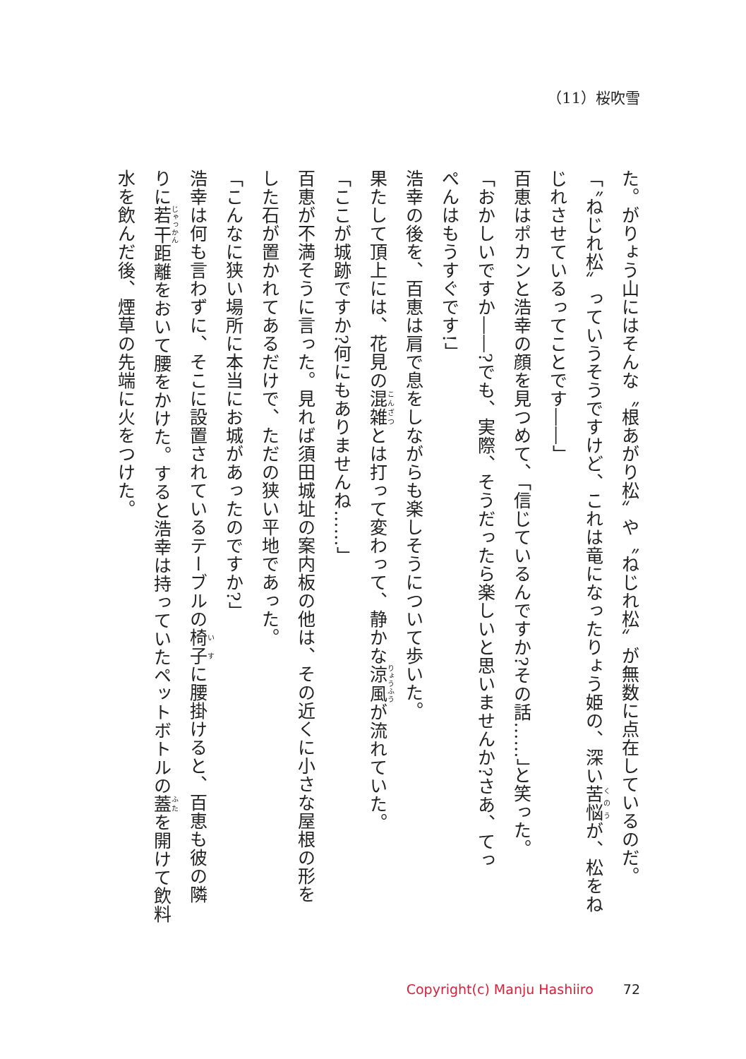（11）桜吹雪
た。がりょう山にはそんな〝根あがり松〟や〝ねじれ松〟が無数に点在しているのだ。
「〝ねじれ松〟っていうそうですけど、これは竜になったりょう姫の、深い苦悩が、松をね
じれさせているってことです――」
百恵はポカンと浩幸の顔を見つめて、「信じているんですか?その話……」と笑った。
「おかしいですか――?でも、実際、そうだったら楽しいと思いませんか?さあ、てっ
ぺんはもうすぐです!」
浩幸の後を、百恵は肩で息をしながらも楽しそうについて歩いた。
果たして頂上には、花見の混雑とは打って変わって、静かな涼風が流れていた。
「ここが城跡ですか?何にもありませんね……」
百恵が不満そうに言った。見れば須田城址の案内板の他は、その近くに小さな屋根の形を
した石が置かれてあるだけで、ただの狭い平地であった。
「こんなに狭い場所に本当にお城があったのですか?」
浩幸は何も言わずに、そこに設置されているテーブルの椅子に腰掛けると、百恵も彼の隣
りに若干距離をおいて腰をかけた。すると浩幸は持っていたペットボトルの蓋を開けて飲料
水を飲んだ後、煙草の先端に火をつけた。
Copyright(c) Manju Hashiiro 72